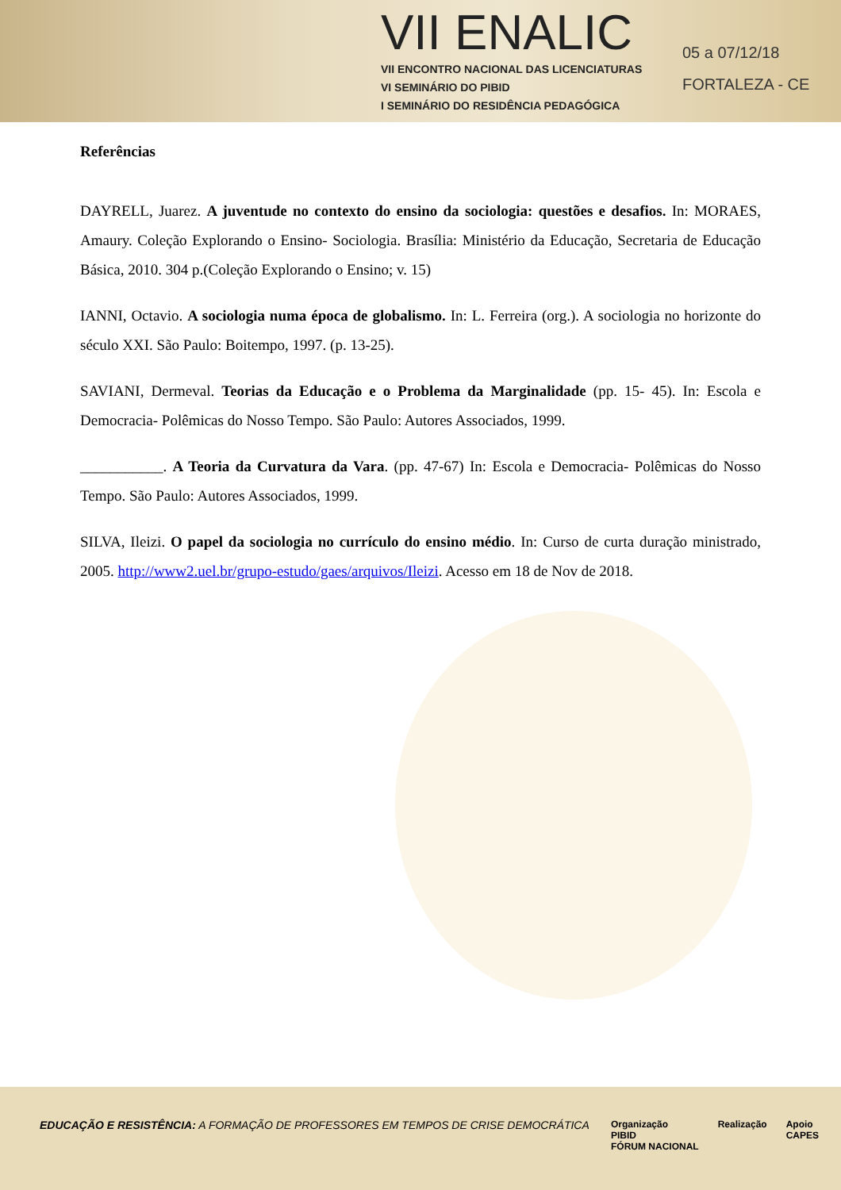VII ENALIC
VII ENCONTRO NACIONAL DAS LICENCIATURAS
VI SEMINÁRIO DO PIBID
I SEMINÁRIO DO RESIDÊNCIA PEDAGÓGICA
05 a 07/12/18
FORTALEZA - CE
Referências
DAYRELL, Juarez. A juventude no contexto do ensino da sociologia: questões e desafios. In: MORAES, Amaury. Coleção Explorando o Ensino- Sociologia. Brasília: Ministério da Educação, Secretaria de Educação Básica, 2010. 304 p.(Coleção Explorando o Ensino; v. 15)
IANNI, Octavio. A sociologia numa época de globalismo. In: L. Ferreira (org.). A sociologia no horizonte do século XXI. São Paulo: Boitempo, 1997. (p. 13-25).
SAVIANI, Dermeval. Teorias da Educação e o Problema da Marginalidade (pp. 15- 45). In: Escola e Democracia- Polêmicas do Nosso Tempo. São Paulo: Autores Associados, 1999.
___________. A Teoria da Curvatura da Vara. (pp. 47-67) In: Escola e Democracia- Polêmicas do Nosso Tempo. São Paulo: Autores Associados, 1999.
SILVA, Ileizi. O papel da sociologia no currículo do ensino médio. In: Curso de curta duração ministrado, 2005. http://www2.uel.br/grupo-estudo/gaes/arquivos/Ileizi. Acesso em 18 de Nov de 2018.
EDUCAÇÃO E RESISTÊNCIA: A FORMAÇÃO DE PROFESSORES EM TEMPOS DE CRISE DEMOCRÁTICA
Organização
PIBID
FÓRUM NACIONAL
Realização Apoio
CAPES